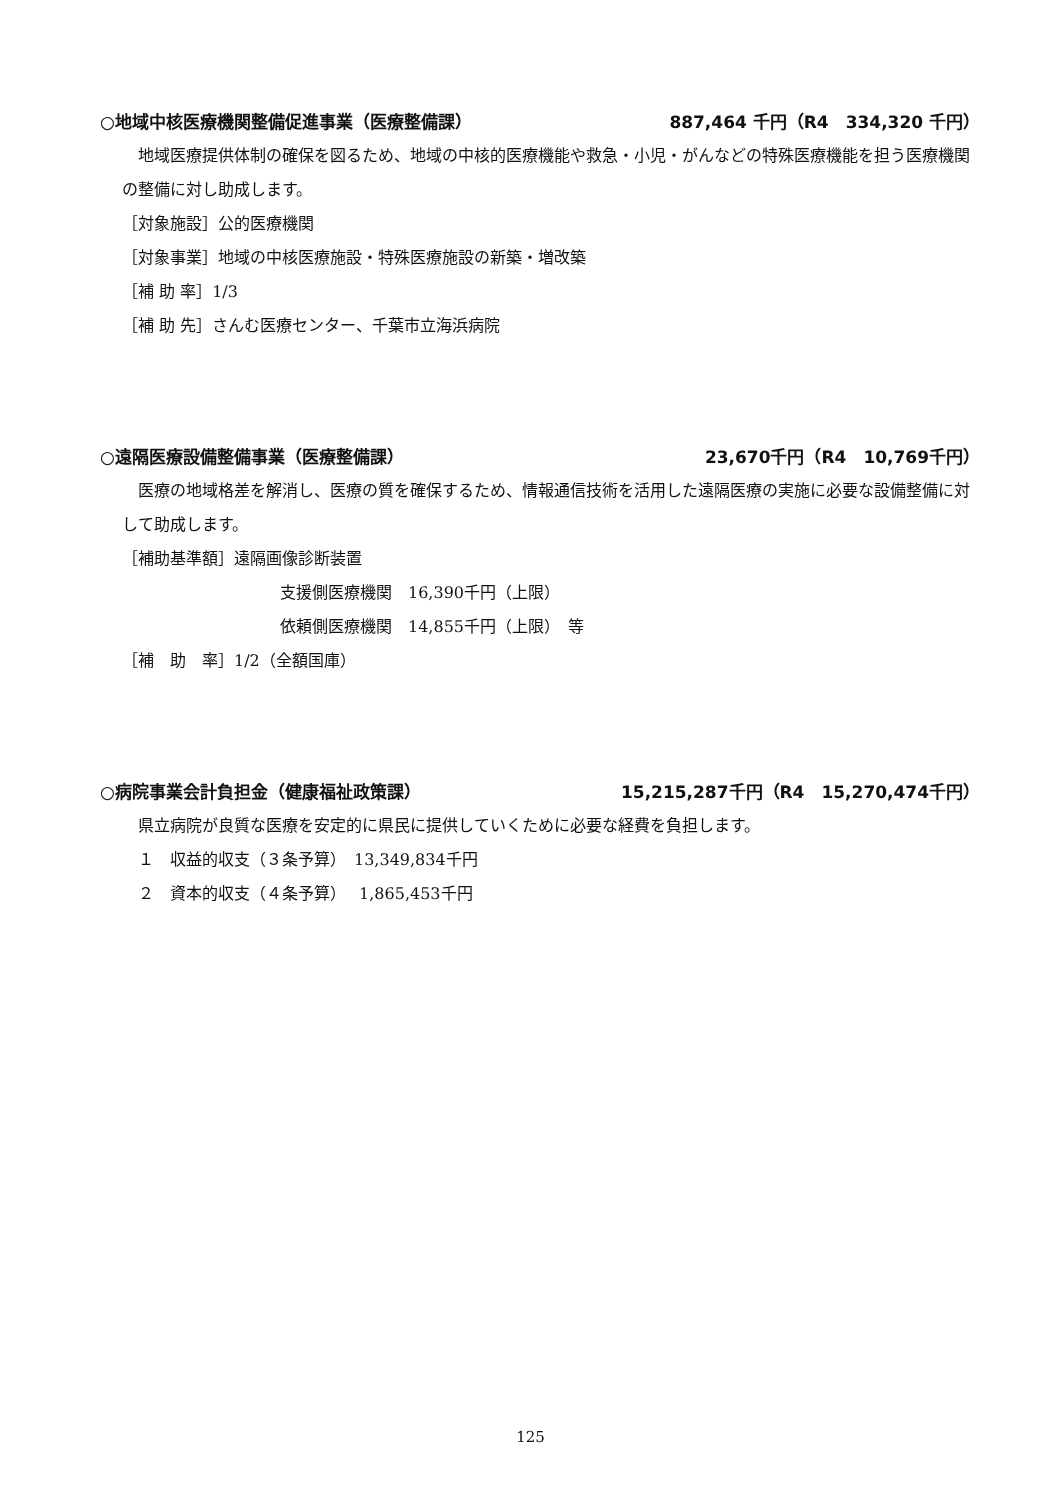○地域中核医療機関整備促進事業（医療整備課） 887,464 千円（R4　334,320 千円）
　地域医療提供体制の確保を図るため、地域の中核的医療機能や救急・小児・がんなどの特殊医療機能を担う医療機関の整備に対し助成します。
［対象施設］公的医療機関
［対象事業］地域の中核医療施設・特殊医療施設の新築・増改築
［補 助 率］1/3
［補 助 先］さんむ医療センター、千葉市立海浜病院
○遠隔医療設備整備事業（医療整備課） 23,670千円（R4　10,769千円）
　医療の地域格差を解消し、医療の質を確保するため、情報通信技術を活用した遠隔医療の実施に必要な設備整備に対して助成します。
［補助基準額］遠隔画像診断装置
支援側医療機関　16,390千円（上限）
依頼側医療機関　14,855千円（上限）　等
［補　助　率］1/2（全額国庫）
○病院事業会計負担金（健康福祉政策課） 15,215,287千円（R4　15,270,474千円）
　県立病院が良質な医療を安定的に県民に提供していくために必要な経費を負担します。
　１　収益的収支（３条予算）　13,349,834千円
　２　資本的収支（４条予算）　 1,865,453千円
125